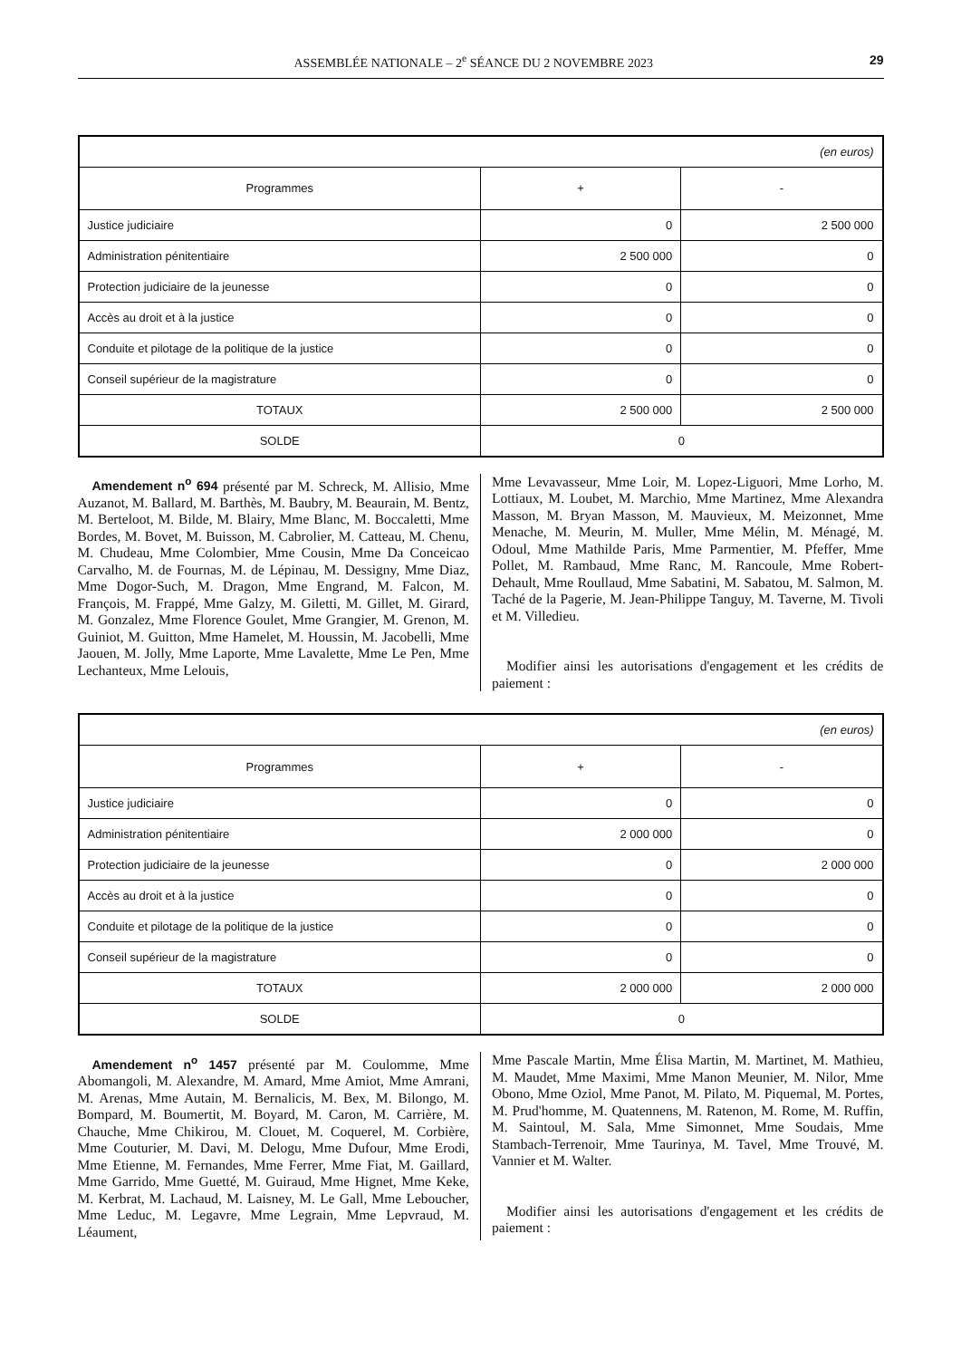ASSEMBLÉE NATIONALE – 2<sup>e</sup> SÉANCE DU 2 NOVEMBRE 2023 29
| (en euros) | | |
| Programmes | + | - |
| Justice judiciaire | 0 | 2 500 000 |
| Administration pénitentiaire | 2 500 000 | 0 |
| Protection judiciaire de la jeunesse | 0 | 0 |
| Accès au droit et à la justice | 0 | 0 |
| Conduite et pilotage de la politique de la justice | 0 | 0 |
| Conseil supérieur de la magistrature | 0 | 0 |
| TOTAUX | 2 500 000 | 2 500 000 |
| SOLDE | 0 | |
Amendement n<sup>o</sup> 694 présenté par M. Schreck, M. Allisio, Mme Auzanot, M. Ballard, M. Barthès, M. Baubry, M. Beaurain, M. Bentz, M. Berteloot, M. Bilde, M. Blairy, Mme Blanc, M. Boccaletti, Mme Bordes, M. Bovet, M. Buisson, M. Cabrolier, M. Catteau, M. Chenu, M. Chudeau, Mme Colombier, Mme Cousin, Mme Da Conceicao Carvalho, M. de Fournas, M. de Lépinau, M. Dessigny, Mme Diaz, Mme Dogor-Such, M. Dragon, Mme Engrand, M. Falcon, M. François, M. Frappé, Mme Galzy, M. Giletti, M. Gillet, M. Girard, M. Gonzalez, Mme Florence Goulet, Mme Grangier, M. Grenon, M. Guiniot, M. Guitton, Mme Hamelet, M. Houssin, M. Jacobelli, Mme Jaouen, M. Jolly, Mme Laporte, Mme Lavalette, Mme Le Pen, Mme Lechanteux, Mme Lelouis,
Mme Levavasseur, Mme Loir, M. Lopez-Liguori, Mme Lorho, M. Lottiaux, M. Loubet, M. Marchio, Mme Martinez, Mme Alexandra Masson, M. Bryan Masson, M. Mauvieux, M. Meizonnet, Mme Menache, M. Meurin, M. Muller, Mme Mélin, M. Ménagé, M. Odoul, Mme Mathilde Paris, Mme Parmentier, M. Pfeffer, Mme Pollet, M. Rambaud, Mme Ranc, M. Rancoule, Mme Robert-Dehault, Mme Roullaud, Mme Sabatini, M. Sabatou, M. Salmon, M. Taché de la Pagerie, M. Jean-Philippe Tanguy, M. Taverne, M. Tivoli et M. Villedieu.
Modifier ainsi les autorisations d'engagement et les crédits de paiement :
| (en euros) | | |
| Programmes | + | - |
| Justice judiciaire | 0 | 0 |
| Administration pénitentiaire | 2 000 000 | 0 |
| Protection judiciaire de la jeunesse | 0 | 2 000 000 |
| Accès au droit et à la justice | 0 | 0 |
| Conduite et pilotage de la politique de la justice | 0 | 0 |
| Conseil supérieur de la magistrature | 0 | 0 |
| TOTAUX | 2 000 000 | 2 000 000 |
| SOLDE | 0 | |
Amendement n<sup>o</sup> 1457 présenté par M. Coulomme, Mme Abomangoli, M. Alexandre, M. Amard, Mme Amiot, Mme Amrani, M. Arenas, Mme Autain, M. Bernalicis, M. Bex, M. Bilongo, M. Bompard, M. Boumertit, M. Boyard, M. Caron, M. Carrière, M. Chauche, Mme Chikirou, M. Clouet, M. Coquerel, M. Corbière, Mme Couturier, M. Davi, M. Delogu, Mme Dufour, Mme Erodi, Mme Etienne, M. Fernandes, Mme Ferrer, Mme Fiat, M. Gaillard, Mme Garrido, Mme Guetté, M. Guiraud, Mme Hignet, Mme Keke, M. Kerbrat, M. Lachaud, M. Laisney, M. Le Gall, Mme Leboucher, Mme Leduc, M. Legavre, Mme Legrain, Mme Lepvraud, M. Léaument,
Mme Pascale Martin, Mme Élisa Martin, M. Martinet, M. Mathieu, M. Maudet, Mme Maximi, Mme Manon Meunier, M. Nilor, Mme Obono, Mme Oziol, Mme Panot, M. Pilato, M. Piquemal, M. Portes, M. Prud'homme, M. Quatennens, M. Ratenon, M. Rome, M. Ruffin, M. Saintoul, M. Sala, Mme Simonnet, Mme Soudais, Mme Stambach-Terrenoir, Mme Taurinya, M. Tavel, Mme Trouvé, M. Vannier et M. Walter.
Modifier ainsi les autorisations d'engagement et les crédits de paiement :